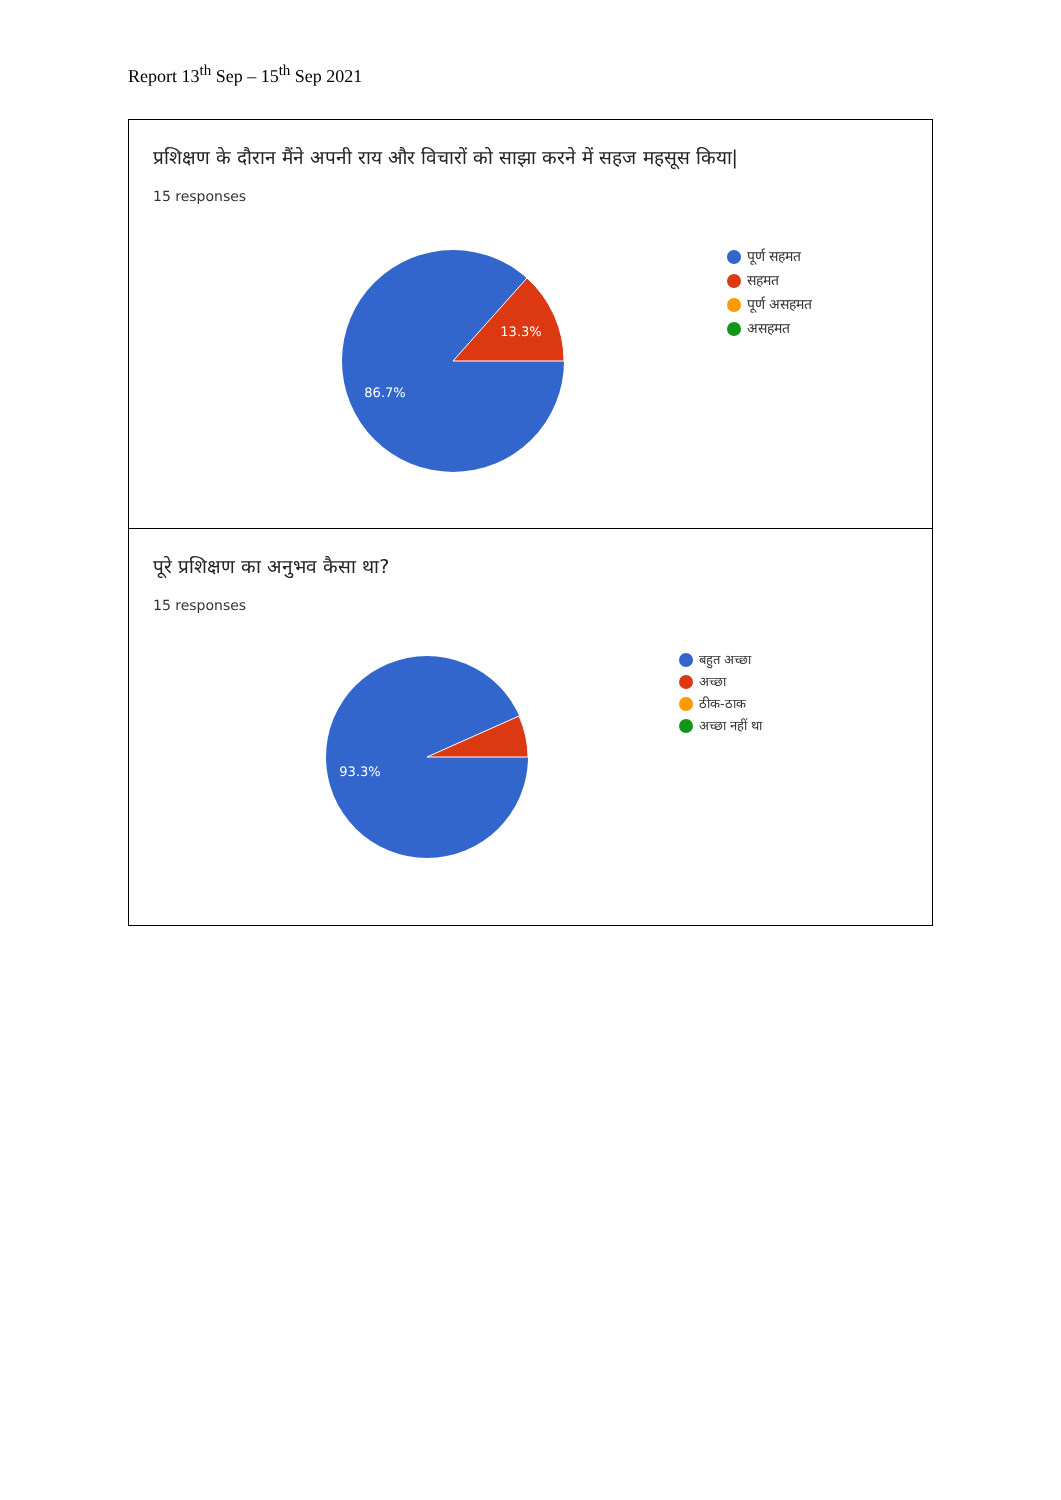Report 13<sup>th</sup> Sep – 15<sup>th</sup> Sep 2021
प्रशिक्षण के दौरान मैंने अपनी राय और विचारों को साझा करने में सहज महसूस किया|
15 responses
13.3%
86.7%
पूर्ण सहमत
सहमत
पूर्ण असहमत
असहमत
पूरे प्रशिक्षण का अनुभव कैसा था?
15 responses
93.3%
बहुत अच्छा
अच्छा
ठीक-ठाक
अच्छा नहीं था